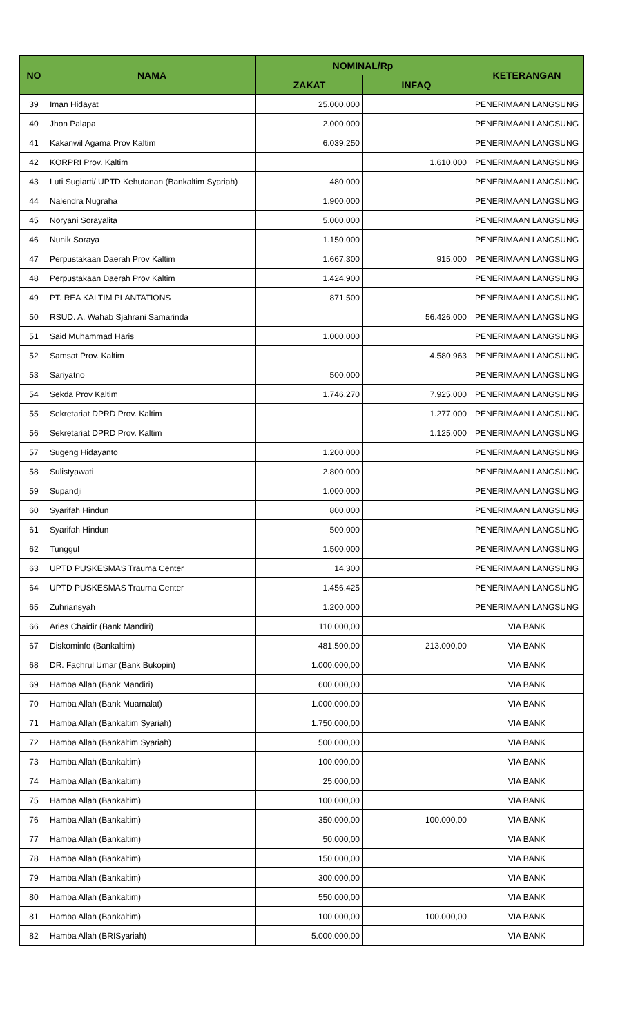| NO | NAMA | NOMINAL/Rp | | KETERANGAN |
| --- | --- | --- | --- | --- |
| | | ZAKAT | INFAQ | |
| 39 | Iman Hidayat | 25.000.000 | | PENERIMAAN LANGSUNG |
| 40 | Jhon Palapa | 2.000.000 | | PENERIMAAN LANGSUNG |
| 41 | Kakanwil Agama Prov Kaltim | 6.039.250 | | PENERIMAAN LANGSUNG |
| 42 | KORPRI Prov. Kaltim | | 1.610.000 | PENERIMAAN LANGSUNG |
| 43 | Luti Sugiarti/ UPTD Kehutanan (Bankaltim Syariah) | 480.000 | | PENERIMAAN LANGSUNG |
| 44 | Nalendra Nugraha | 1.900.000 | | PENERIMAAN LANGSUNG |
| 45 | Noryani Sorayalita | 5.000.000 | | PENERIMAAN LANGSUNG |
| 46 | Nunik Soraya | 1.150.000 | | PENERIMAAN LANGSUNG |
| 47 | Perpustakaan Daerah Prov Kaltim | 1.667.300 | 915.000 | PENERIMAAN LANGSUNG |
| 48 | Perpustakaan Daerah Prov Kaltim | 1.424.900 | | PENERIMAAN LANGSUNG |
| 49 | PT. REA KALTIM PLANTATIONS | 871.500 | | PENERIMAAN LANGSUNG |
| 50 | RSUD. A. Wahab Sjahrani Samarinda | | 56.426.000 | PENERIMAAN LANGSUNG |
| 51 | Said Muhammad Haris | 1.000.000 | | PENERIMAAN LANGSUNG |
| 52 | Samsat Prov. Kaltim | | 4.580.963 | PENERIMAAN LANGSUNG |
| 53 | Sariyatno | 500.000 | | PENERIMAAN LANGSUNG |
| 54 | Sekda Prov Kaltim | 1.746.270 | 7.925.000 | PENERIMAAN LANGSUNG |
| 55 | Sekretariat DPRD Prov. Kaltim | | 1.277.000 | PENERIMAAN LANGSUNG |
| 56 | Sekretariat DPRD Prov. Kaltim | | 1.125.000 | PENERIMAAN LANGSUNG |
| 57 | Sugeng Hidayanto | 1.200.000 | | PENERIMAAN LANGSUNG |
| 58 | Sulistyawati | 2.800.000 | | PENERIMAAN LANGSUNG |
| 59 | Supandji | 1.000.000 | | PENERIMAAN LANGSUNG |
| 60 | Syarifah Hindun | 800.000 | | PENERIMAAN LANGSUNG |
| 61 | Syarifah Hindun | 500.000 | | PENERIMAAN LANGSUNG |
| 62 | Tunggul | 1.500.000 | | PENERIMAAN LANGSUNG |
| 63 | UPTD PUSKESMAS Trauma Center | 14.300 | | PENERIMAAN LANGSUNG |
| 64 | UPTD PUSKESMAS Trauma Center | 1.456.425 | | PENERIMAAN LANGSUNG |
| 65 | Zuhriansyah | 1.200.000 | | PENERIMAAN LANGSUNG |
| 66 | Aries Chaidir (Bank Mandiri) | 110.000,00 | | VIA BANK |
| 67 | Diskominfo (Bankaltim) | 481.500,00 | 213.000,00 | VIA BANK |
| 68 | DR. Fachrul Umar (Bank Bukopin) | 1.000.000,00 | | VIA BANK |
| 69 | Hamba Allah (Bank Mandiri) | 600.000,00 | | VIA BANK |
| 70 | Hamba Allah (Bank Muamalat) | 1.000.000,00 | | VIA BANK |
| 71 | Hamba Allah (Bankaltim Syariah) | 1.750.000,00 | | VIA BANK |
| 72 | Hamba Allah (Bankaltim Syariah) | 500.000,00 | | VIA BANK |
| 73 | Hamba Allah (Bankaltim) | 100.000,00 | | VIA BANK |
| 74 | Hamba Allah (Bankaltim) | 25.000,00 | | VIA BANK |
| 75 | Hamba Allah (Bankaltim) | 100.000,00 | | VIA BANK |
| 76 | Hamba Allah (Bankaltim) | 350.000,00 | 100.000,00 | VIA BANK |
| 77 | Hamba Allah (Bankaltim) | 50.000,00 | | VIA BANK |
| 78 | Hamba Allah (Bankaltim) | 150.000,00 | | VIA BANK |
| 79 | Hamba Allah (Bankaltim) | 300.000,00 | | VIA BANK |
| 80 | Hamba Allah (Bankaltim) | 550.000,00 | | VIA BANK |
| 81 | Hamba Allah (Bankaltim) | 100.000,00 | 100.000,00 | VIA BANK |
| 82 | Hamba Allah (BRISyariah) | 5.000.000,00 | | VIA BANK |